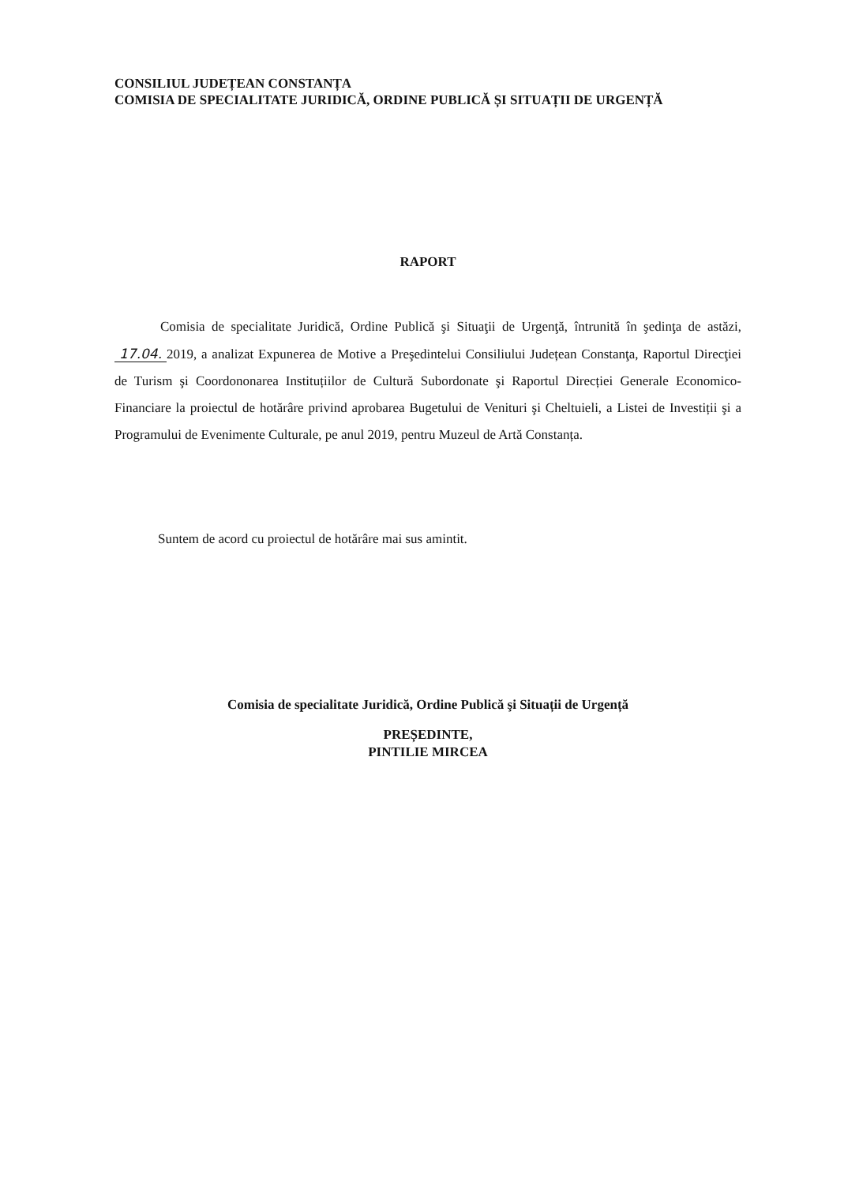CONSILIUL JUDEȚEAN CONSTANȚA
COMISIA DE SPECIALITATE JURIDICĂ, ORDINE PUBLICĂ ȘI SITUAȚII DE URGENȚĂ
RAPORT
Comisia de specialitate Juridică, Ordine Publică şi Situaţii de Urgenţă, întrunită în şedinţa de astăzi, 17.04. 2019, a analizat Expunerea de Motive a Preşedintelui Consiliului Județean Constanţa, Raportul Direcţiei de Turism şi Coordononarea Instituțiilor de Cultură Subordonate şi Raportul Direcției Generale Economico-Financiare la proiectul de hotărâre privind aprobarea Bugetului de Venituri şi Cheltuieli, a Listei de Investiții şi a Programului de Evenimente Culturale, pe anul 2019, pentru Muzeul de Artă Constanța.
Suntem de acord cu proiectul de hotărâre mai sus amintit.
Comisia de specialitate Juridică, Ordine Publică şi Situații de Urgență
PREȘEDINTE,
PINTILIE MIRCEA